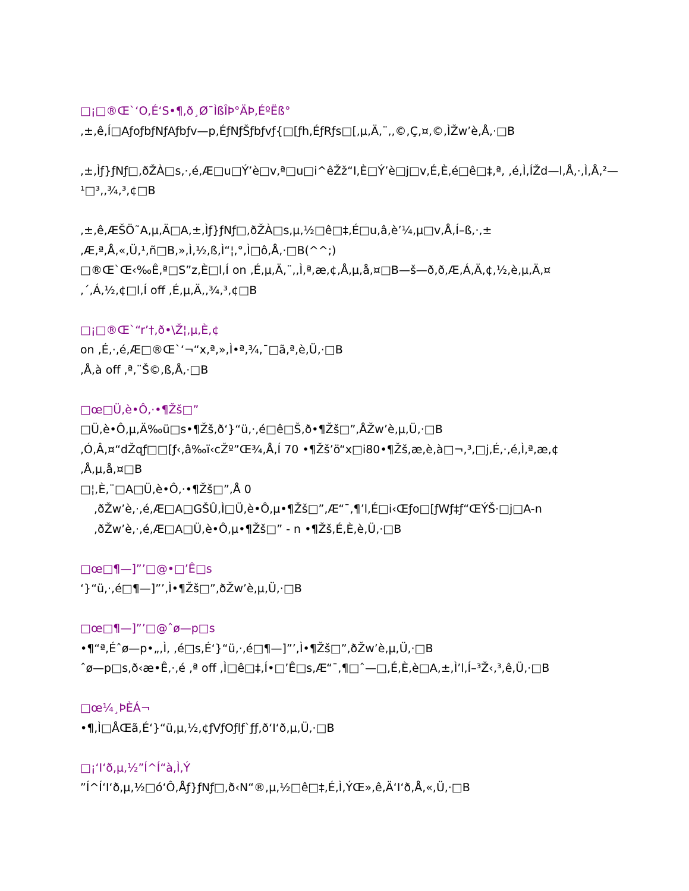□¡□®Œ`‘O,É‘S•¶,ð¸Ø¯ÌßÎÞ°ÄÞ,ÉºËß°
,±,ê,Í□AƒoƒbƒNƒAƒbƒv—p,ÉƒNƒŠƒbƒvƒ{□[ƒh,ÉƒRƒs□[,µ,Ä,¨,,©,Ç,¤,©,ÌŽw’è,Å,·□B
,±,Ìƒ}ƒNƒ□,ðŽÀ□s,·,é,Æ□u□Ý’è□v,ª□u□i^êŽž“I,È□Ý’è□j□v,É,È,é□ê□‡,ª, ,é,Ì,ÍŽd—l,Å,·,Ì,Å,²—
¹□³,,¾,³,¢□B
,±,ê,ÆŠÖ˜A,µ,Ä□A,±,Ìƒ}ƒNƒ□,ðŽÀ□s,µ,½□ê□‡,É□u,â,è’¼,µ□v,Å,Í–ß,·,±
,Æ,ª,Å,«,Ü,¹,ñ□B,»,Ì,½,ß,Ì“¦,°,Ì□ô,Å,·□B(^^;)
□®Œ`Œ‹‰Ê,ª□S”z,È□l,Í on ,É,µ,Ä,¨,,Ì,ª,æ,¢,Å,µ,å,¤□B—š—ð,ð,Æ,Á,Ä,¢,½,è,µ,Ä,¤
,´,Á,½,¢□l,Í off ,É,µ,Ä,,¾,³,¢□B
□¡□®Œ`“r’†,ð•\Ž¦,µ,È,¢
on ,É,·,é,Æ□®Œ`‘¬“x,ª,»,Ì•ª,¾,¯□ã,ª,è,Ü,·□B
,Å,à off ,ª,¨Š©,ß,Å,·□B
□œ□Ü,è•Ô,·•¶Žš□”
□Ü,è•Ô,µ,Ä‰ü□s•¶Žš,ð‘}“ü,·,é□ê□Š,ð•¶Žš□”,ÅŽw’è,µ,Ü,·□B
,Ó,Â,¤“dŽqƒ□□[ƒ‹,â‰ï‹cŽº”Œ¾,Å,Í 70 •¶Žš’ö“x□i80•¶Žš,æ,è,à□¬,³,□j,É,·,é,Ì,ª,æ,¢
,Å,µ,å,¤□B
□¦,È,¨□A□Ü,è•Ô,·•¶Žš□”,Å 0
,ðŽw’è,·,é,Æ□A□GŠÛ,Ì□Ü,è•Ô,µ•¶Žš□”,Æ“¯,¶’l,É□i‹Œƒo□[ƒWƒ‡ƒ“ŒÝŠ·□j□A-n
,ðŽw’è,·,é,Æ□A□Ü,è•Ô,µ•¶Žš□” - n •¶Žš,É,È,è,Ü,·□B
□œ□¶—]”’□@•□’Ê□s
‘}“ü,·,é□¶—]”’,Ì•¶Žš□”,ðŽw’è,µ,Ü,·□B
□œ□¶—]”’□@ˆø—p□s
•¶“ª,Éˆø—p•„,Ì, ,é□s,É‘}“ü,·,é□¶—]”’,Ì•¶Žš□”,ðŽw’è,µ,Ü,·□B
ˆø—p□s,ð‹æ•Ê,·,é ,ª off ,Ì□ê□‡,Í•□’Ê□s,Æ“¯,¶□ˆ—□,É,È,è□A,±,Ì’l,Í–³Ž‹,³,ê,Ü,·□B
□œ¼¸ÞÈÁ¬
•¶,Ì□ÅŒã,É‘}“ü,µ,½,¢ƒVƒOƒlƒ`ƒƒ,ð‘I‘ð,µ,Ü,·□B
□¡‘I‘ð,µ,½”Í^Í“à,Ì,Ý
”Í^Í‘I‘ð,µ,½□ó‘Ô,Åƒ}ƒNƒ□,ð‹N“®,µ,½□ê□‡,É,Ì,ÝŒ»,ê,Ä‘I‘ð,Å,«,Ü,·□B